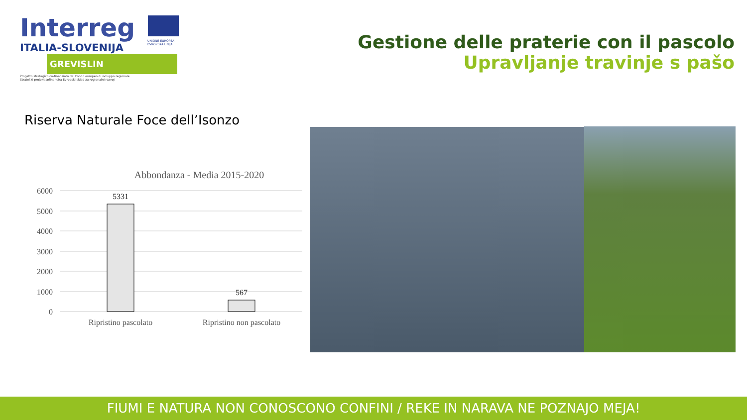Interreg
ITALIA-SLOVENIJA
GREVISLIN
Progetto strategico co-finanziato dal Fondo europeo di sviluppo regionale
Strateški projekt sofinancira Evropski sklad za regionalni razvoj
UNIONE EUROPEA
EVROPSKA UNIJA
Gestione delle praterie con il pascolo
Upravljanje travinje s pašo
Riserva Naturale Foce dell’Isonzo
Abbondanza - Media 2015-2020
6000
5000
4000
3000
2000
1000
0
5331
567
Ripristino pascolato
Ripristino non pascolato
FIUMI E NATURA NON CONOSCONO CONFINI / REKE IN NARAVA NE POZNAJO MEJA!